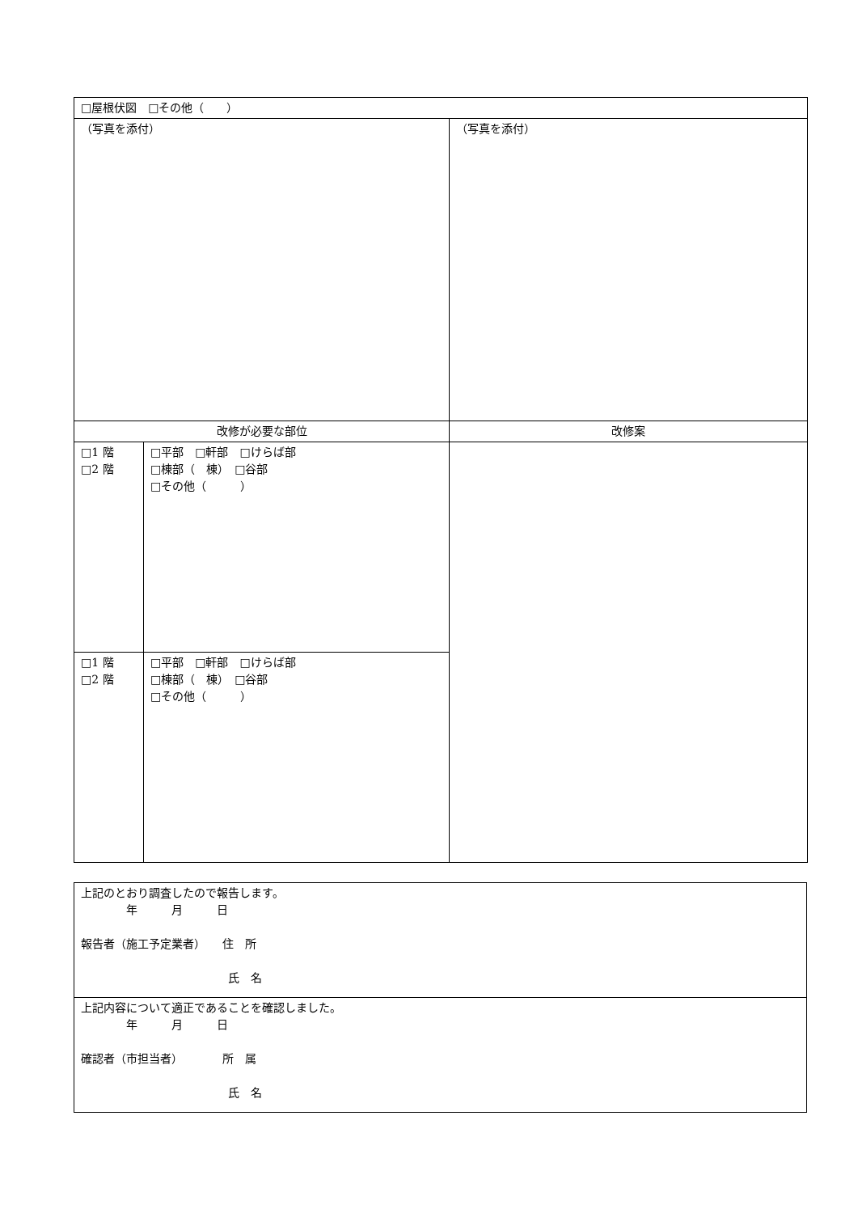| □屋根伏図 □その他（ ） | | |
| （写真を添付） | | （写真を添付） |
| 改修が必要な部位 | | 改修案 |
| □1 階 □2 階 | □平部 □軒部 □けらば部 □棟部（ 棟） □谷部 □その他（ ） | |
| □1 階 □2 階 | □平部 □軒部 □けらば部 □棟部（ 棟） □谷部 □その他（ ） | |
| 上記のとおり調査したので報告します。 年 月 日 報告者（施工予定業者） 住 所 氏 名 |
| 上記内容について適正であることを確認しました。 年 月 日 確認者（市担当者） 所 属 氏 名 |